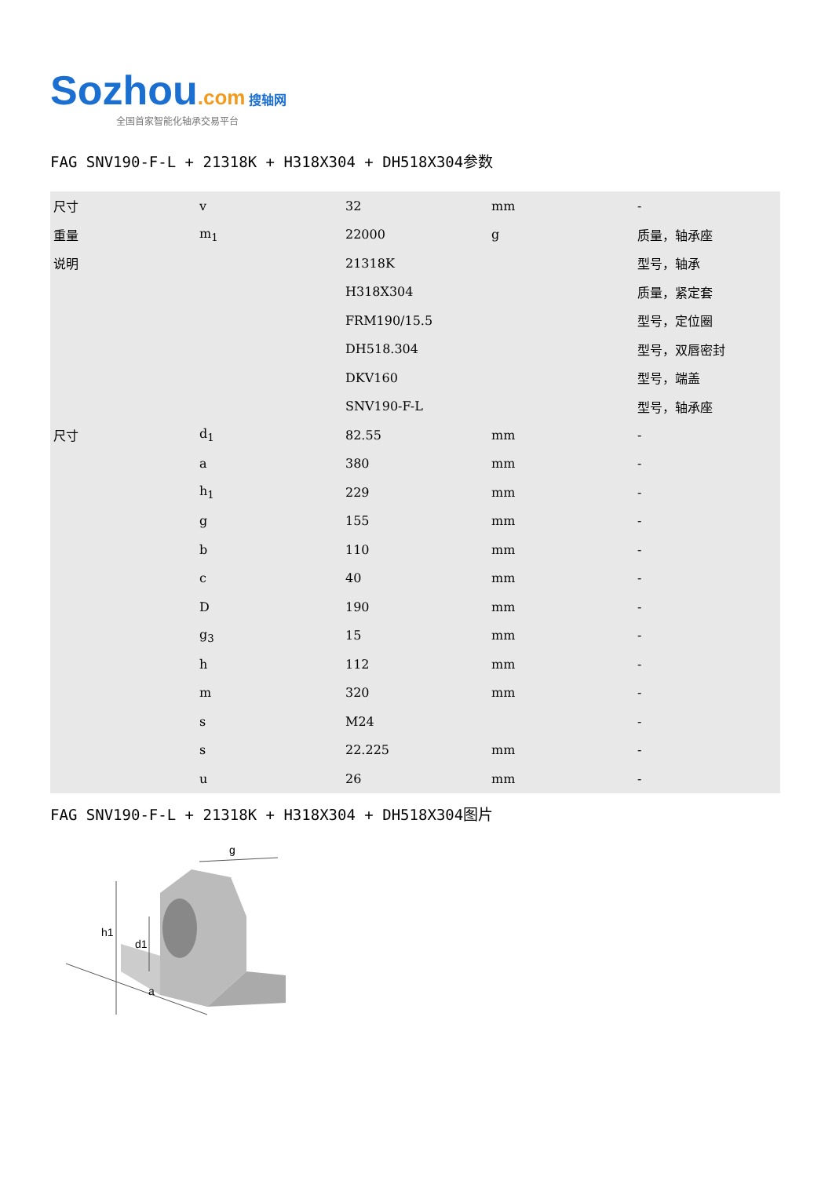Sozhou.com 搜轴网
全国首家智能化轴承交易平台
FAG SNV190-F-L + 21318K + H318X304 + DH518X304参数
| 尺寸 | v | 32 | mm | - |
| 重量 | m<sub>1</sub> | 22000 | g | 质量，轴承座 |
| 说明 | | 21318K | | 型号，轴承 |
| | | H318X304 | | 质量，紧定套 |
| | | FRM190/15.5 | | 型号，定位圈 |
| | | DH518.304 | | 型号，双唇密封 |
| | | DKV160 | | 型号，端盖 |
| | | SNV190-F-L | | 型号，轴承座 |
| 尺寸 | d<sub>1</sub> | 82.55 | mm | - |
| | a | 380 | mm | - |
| | h<sub>1</sub> | 229 | mm | - |
| | g | 155 | mm | - |
| | b | 110 | mm | - |
| | c | 40 | mm | - |
| | D | 190 | mm | - |
| | g<sub>3</sub> | 15 | mm | - |
| | h | 112 | mm | - |
| | m | 320 | mm | - |
| | s | M24 | | - |
| | s | 22.225 | mm | - |
| | u | 26 | mm | - |
FAG SNV190-F-L + 21318K + H318X304 + DH518X304图片
h1
d1
a
g